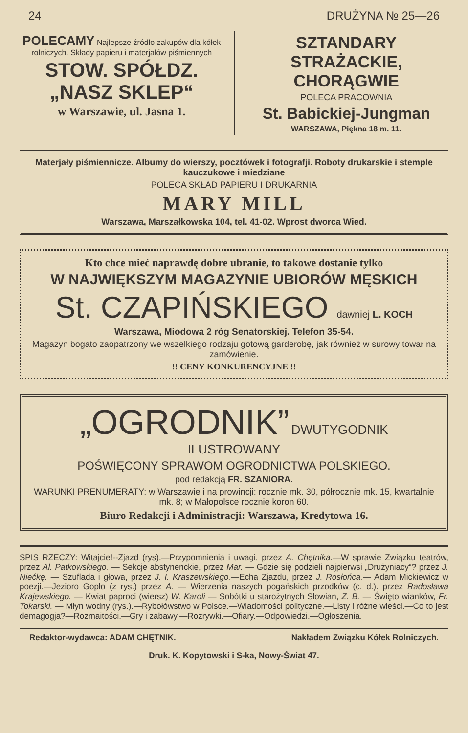24 DRUŻYNA № 25—26
POLECAMY Najlepsze źródło zakupów dla kółek rolniczych. Składy papieru i materjałów piśmiennych
STOW. SPÓŁDZ. „NASZ SKLEP“
w Warszawie, ul. Jasna 1.
SZTANDARY STRAŻACKIE, CHORĄGWIE
POLECA PRACOWNIA
St. Babickiej-Jungman
WARSZAWA, Piękna 18 m. 11.
Materjały piśmiennicze. Albumy do wierszy, pocztówek i fotografji. Roboty drukarskie i stemple kauczukowe i miedziane
POLECA SKŁAD PAPIERU I DRUKARNIA
MARY MILL
Warszawa, Marszałkowska 104, tel. 41-02. Wprost dworca Wied.
Kto chce mieć naprawdę dobre ubranie, to takowe dostanie tylko
W NAJWIĘKSZYM MAGAZYNIE UBIORÓW MĘSKICH
St. CZAPIŃSKIEGO dawniej L. KOCH
Warszawa, Miodowa 2 róg Senatorskiej. Telefon 35-54.
Magazyn bogato zaopatrzony we wszelkiego rodzaju gotową garderobę, jak również w surowy towar na zamówienie.
!! CENY KONKURENCYJNE !!
„OGRODNIK” DWUTYGODNIK ILUSTROWANY
POŚWIĘCONY SPRAWOM OGRODNICTWA POLSKIEGO.
pod redakcją FR. SZANIORA.
WARUNKI PRENUMERATY: w Warszawie i na prowincji: rocznie mk. 30, półrocznie mk. 15, kwartalnie mk. 8; w Małopolsce rocznie koron 60.
Biuro Redakcji i Administracji: Warszawa, Kredytowa 16.
SPIS RZECZY: Witajcie!--Zjazd (rys).—Przypomnienia i uwagi, przez A. Chętnika.—W sprawie Związku teatrów, przez Al. Patkowskiego. — Sekcje abstynenckie, przez Mar. — Gdzie się podzieli najpierwsi „Drużyniacy“? przez J. Niećkę. — Szuflada i głowa, przez J. I. Kraszewskiego.—Echa Zjazdu, przez J. Rosłońca.— Adam Mickiewicz w poezji.—Jezioro Gopło (z rys.) przez A. — Wierzenia naszych pogańskich przodków (c. d.). przez Radosława Krajewskiego. — Kwiat paproci (wiersz) W. Karoli — Sobótki u starożytnych Słowian, Z. B. — Święto wianków, Fr. Tokarski. — Młyn wodny (rys.).—Rybołówstwo w Polsce.—Wiadomości polityczne.—Listy i różne wieści.—Co to jest demagogja?—Rozmaitości.—Gry i zabawy.—Rozrywki.—Ofiary.—Odpowiedzi.—Ogłoszenia.
Redaktor-wydawca: ADAM CHĘTNIK. Nakładem Związku Kółek Rolniczych.
Druk. K. Kopytowski i S-ka, Nowy-Świat 47.